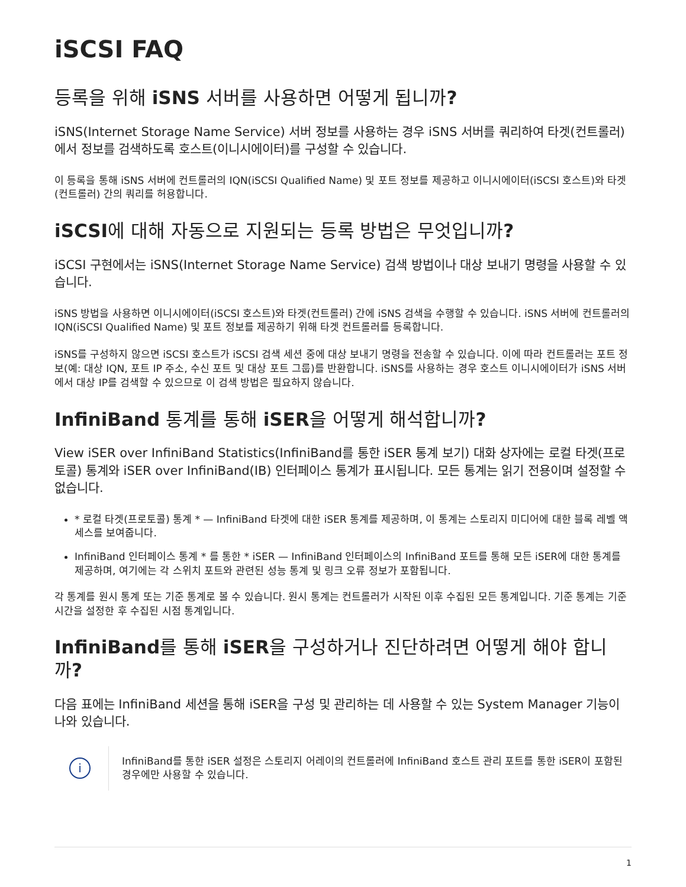iSCSI FAQ
등록을 위해 iSNS 서버를 사용하면 어떻게 됩니까?
iSNS(Internet Storage Name Service) 서버 정보를 사용하는 경우 iSNS 서버를 쿼리하여 타겟(컨트롤러)에서 정보를 검색하도록 호스트(이니시에이터)를 구성할 수 있습니다.
이 등록을 통해 iSNS 서버에 컨트롤러의 IQN(iSCSI Qualified Name) 및 포트 정보를 제공하고 이니시에이터(iSCSI 호스트)와 타겟(컨트롤러) 간의 쿼리를 허용합니다.
iSCSI에 대해 자동으로 지원되는 등록 방법은 무엇입니까?
iSCSI 구현에서는 iSNS(Internet Storage Name Service) 검색 방법이나 대상 보내기 명령을 사용할 수 있습니다.
iSNS 방법을 사용하면 이니시에이터(iSCSI 호스트)와 타겟(컨트롤러) 간에 iSNS 검색을 수행할 수 있습니다. iSNS 서버에 컨트롤러의 IQN(iSCSI Qualified Name) 및 포트 정보를 제공하기 위해 타겟 컨트롤러를 등록합니다.
iSNS를 구성하지 않으면 iSCSI 호스트가 iSCSI 검색 세션 중에 대상 보내기 명령을 전송할 수 있습니다. 이에 따라 컨트롤러는 포트 정보(예: 대상 IQN, 포트 IP 주소, 수신 포트 및 대상 포트 그룹)를 반환합니다. iSNS를 사용하는 경우 호스트 이니시에이터가 iSNS 서버에서 대상 IP를 검색할 수 있으므로 이 검색 방법은 필요하지 않습니다.
InfiniBand 통계를 통해 iSER을 어떻게 해석합니까?
View iSER over InfiniBand Statistics(InfiniBand를 통한 iSER 통계 보기) 대화 상자에는 로컬 타겟(프로토콜) 통계와 iSER over InfiniBand(IB) 인터페이스 통계가 표시됩니다. 모든 통계는 읽기 전용이며 설정할 수 없습니다.
* 로컬 타겟(프로토콜) 통계 * — InfiniBand 타겟에 대한 iSER 통계를 제공하며, 이 통계는 스토리지 미디어에 대한 블록 레벨 액세스를 보여줍니다.
InfiniBand 인터페이스 통계 * 를 통한 * iSER — InfiniBand 인터페이스의 InfiniBand 포트를 통해 모든 iSER에 대한 통계를 제공하며, 여기에는 각 스위치 포트와 관련된 성능 통계 및 링크 오류 정보가 포함됩니다.
각 통계를 원시 통계 또는 기준 통계로 볼 수 있습니다. 원시 통계는 컨트롤러가 시작된 이후 수집된 모든 통계입니다. 기준 통계는 기준 시간을 설정한 후 수집된 시점 통계입니다.
InfiniBand를 통해 iSER을 구성하거나 진단하려면 어떻게 해야 합니까?
다음 표에는 InfiniBand 세션을 통해 iSER을 구성 및 관리하는 데 사용할 수 있는 System Manager 기능이 나와 있습니다.
i
InfiniBand를 통한 iSER 설정은 스토리지 어레이의 컨트롤러에 InfiniBand 호스트 관리 포트를 통한 iSER이 포함된 경우에만 사용할 수 있습니다.
1